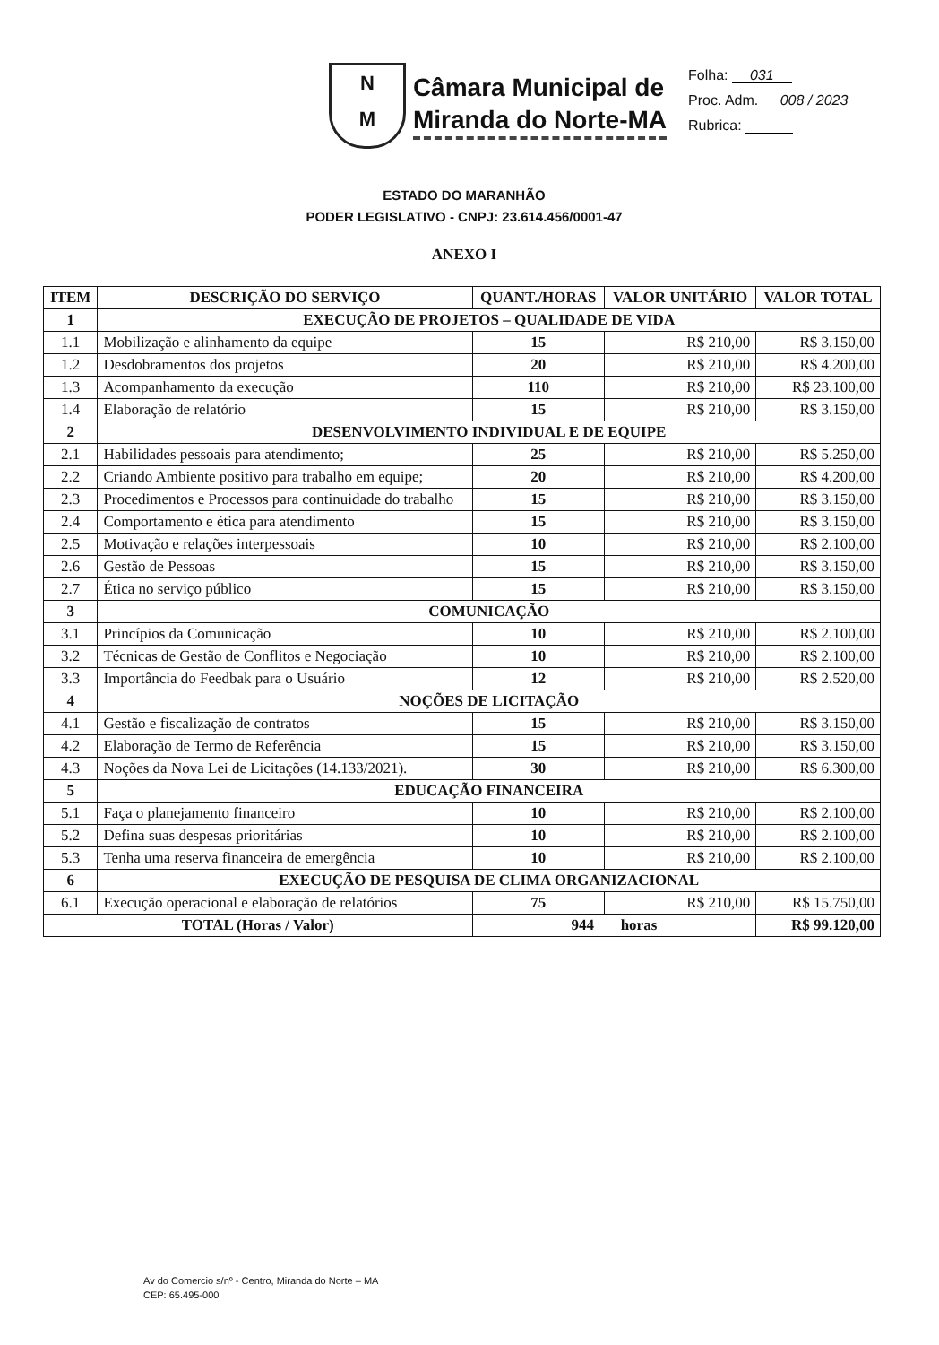N
M
Câmara Municipal de
Miranda do Norte-MA
Folha: 031
Proc. Adm. 008 / 2023
Rubrica:
ESTADO DO MARANHÃO
PODER LEGISLATIVO - CNPJ: 23.614.456/0001-47
ANEXO I
| ITEM | DESCRIÇÃO DO SERVIÇO | QUANT./HORAS | VALOR UNITÁRIO | VALOR TOTAL |
| --- | --- | --- | --- | --- |
| 1 | EXECUÇÃO DE PROJETOS – QUALIDADE DE VIDA | | | |
| 1.1 | Mobilização e alinhamento da equipe | 15 | R$ 210,00 | R$ 3.150,00 |
| 1.2 | Desdobramentos dos projetos | 20 | R$ 210,00 | R$ 4.200,00 |
| 1.3 | Acompanhamento da execução | 110 | R$ 210,00 | R$ 23.100,00 |
| 1.4 | Elaboração de relatório | 15 | R$ 210,00 | R$ 3.150,00 |
| 2 | DESENVOLVIMENTO INDIVIDUAL E DE EQUIPE | | | |
| 2.1 | Habilidades pessoais para atendimento; | 25 | R$ 210,00 | R$ 5.250,00 |
| 2.2 | Criando Ambiente positivo para trabalho em equipe; | 20 | R$ 210,00 | R$ 4.200,00 |
| 2.3 | Procedimentos e Processos para continuidade do trabalho | 15 | R$ 210,00 | R$ 3.150,00 |
| 2.4 | Comportamento e ética para atendimento | 15 | R$ 210,00 | R$ 3.150,00 |
| 2.5 | Motivação e relações interpessoais | 10 | R$ 210,00 | R$ 2.100,00 |
| 2.6 | Gestão de Pessoas | 15 | R$ 210,00 | R$ 3.150,00 |
| 2.7 | Ética no serviço público | 15 | R$ 210,00 | R$ 3.150,00 |
| 3 | COMUNICAÇÃO | | | |
| 3.1 | Princípios da Comunicação | 10 | R$ 210,00 | R$ 2.100,00 |
| 3.2 | Técnicas de Gestão de Conflitos e Negociação | 10 | R$ 210,00 | R$ 2.100,00 |
| 3.3 | Importância do Feedbak para o Usuário | 12 | R$ 210,00 | R$ 2.520,00 |
| 4 | NOÇÕES DE LICITAÇÃO | | | |
| 4.1 | Gestão e fiscalização de contratos | 15 | R$ 210,00 | R$ 3.150,00 |
| 4.2 | Elaboração de Termo de Referência | 15 | R$ 210,00 | R$ 3.150,00 |
| 4.3 | Noções da Nova Lei de Licitações (14.133/2021). | 30 | R$ 210,00 | R$ 6.300,00 |
| 5 | EDUCAÇÃO FINANCEIRA | | | |
| 5.1 | Faça o planejamento financeiro | 10 | R$ 210,00 | R$ 2.100,00 |
| 5.2 | Defina suas despesas prioritárias | 10 | R$ 210,00 | R$ 2.100,00 |
| 5.3 | Tenha uma reserva financeira de emergência | 10 | R$ 210,00 | R$ 2.100,00 |
| 6 | EXECUÇÃO DE PESQUISA DE CLIMA ORGANIZACIONAL | | | |
| 6.1 | Execução operacional e elaboração de relatórios | 75 | R$ 210,00 | R$ 15.750,00 |
| TOTAL (Horas / Valor) | | 944 horas | | R$ 99.120,00 |
Av do Comercio s/nº - Centro, Miranda do Norte – MA
CEP: 65.495-000